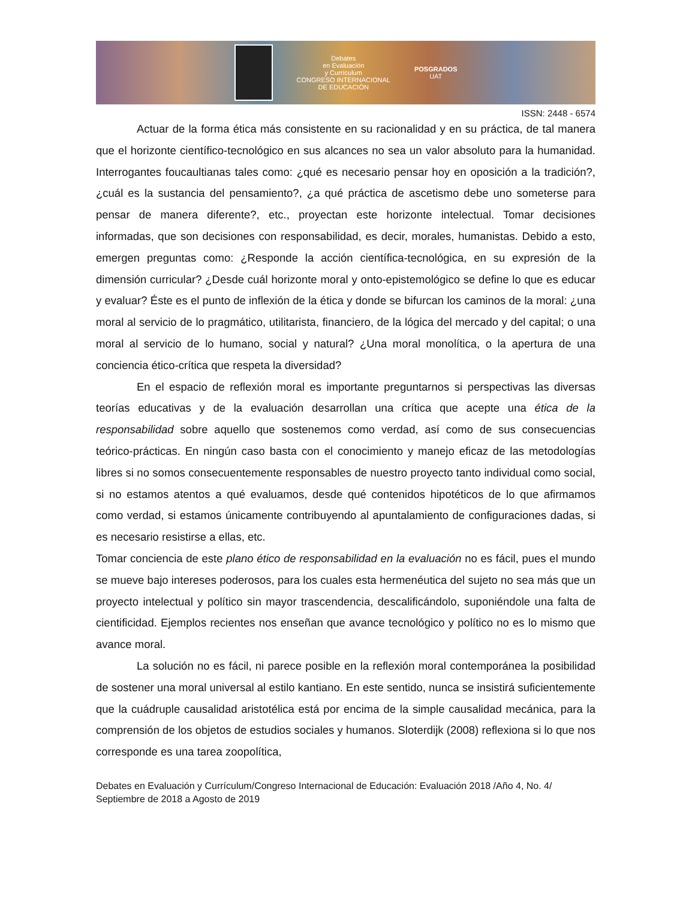Debates
en Evaluación
y Currículum
CONGRESO INTERNACIONAL
DE EDUCACIÓN
POSGRADOS
UAT
ISSN: 2448 - 6574
Actuar de la forma ética más consistente en su racionalidad y en su práctica, de tal manera que el horizonte científico-tecnológico en sus alcances no sea un valor absoluto para la humanidad. Interrogantes foucaultianas tales como: ¿qué es necesario pensar hoy en oposición a la tradición?, ¿cuál es la sustancia del pensamiento?, ¿a qué práctica de ascetismo debe uno someterse para pensar de manera diferente?, etc., proyectan este horizonte intelectual. Tomar decisiones informadas, que son decisiones con responsabilidad, es decir, morales, humanistas. Debido a esto, emergen preguntas como: ¿Responde la acción científica-tecnológica, en su expresión de la dimensión curricular? ¿Desde cuál horizonte moral y onto-epistemológico se define lo que es educar y evaluar? Éste es el punto de inflexión de la ética y donde se bifurcan los caminos de la moral: ¿una moral al servicio de lo pragmático, utilitarista, financiero, de la lógica del mercado y del capital; o una moral al servicio de lo humano, social y natural? ¿Una moral monolítica, o la apertura de una conciencia ético-crítica que respeta la diversidad?
En el espacio de reflexión moral es importante preguntarnos si perspectivas las diversas teorías educativas y de la evaluación desarrollan una crítica que acepte una ética de la responsabilidad sobre aquello que sostenemos como verdad, así como de sus consecuencias teórico-prácticas. En ningún caso basta con el conocimiento y manejo eficaz de las metodologías libres si no somos consecuentemente responsables de nuestro proyecto tanto individual como social, si no estamos atentos a qué evaluamos, desde qué contenidos hipotéticos de lo que afirmamos como verdad, si estamos únicamente contribuyendo al apuntalamiento de configuraciones dadas, si es necesario resistirse a ellas, etc.
Tomar conciencia de este plano ético de responsabilidad en la evaluación no es fácil, pues el mundo se mueve bajo intereses poderosos, para los cuales esta hermenéutica del sujeto no sea más que un proyecto intelectual y político sin mayor trascendencia, descalificándolo, suponiéndole una falta de cientificidad. Ejemplos recientes nos enseñan que avance tecnológico y político no es lo mismo que avance moral.
La solución no es fácil, ni parece posible en la reflexión moral contemporánea la posibilidad de sostener una moral universal al estilo kantiano. En este sentido, nunca se insistirá suficientemente que la cuádruple causalidad aristotélica está por encima de la simple causalidad mecánica, para la comprensión de los objetos de estudios sociales y humanos. Sloterdijk (2008) reflexiona si lo que nos corresponde es una tarea zoopolítica,
Debates en Evaluación y Currículum/Congreso Internacional de Educación: Evaluación 2018 /Año 4, No. 4/ Septiembre de 2018 a Agosto de 2019